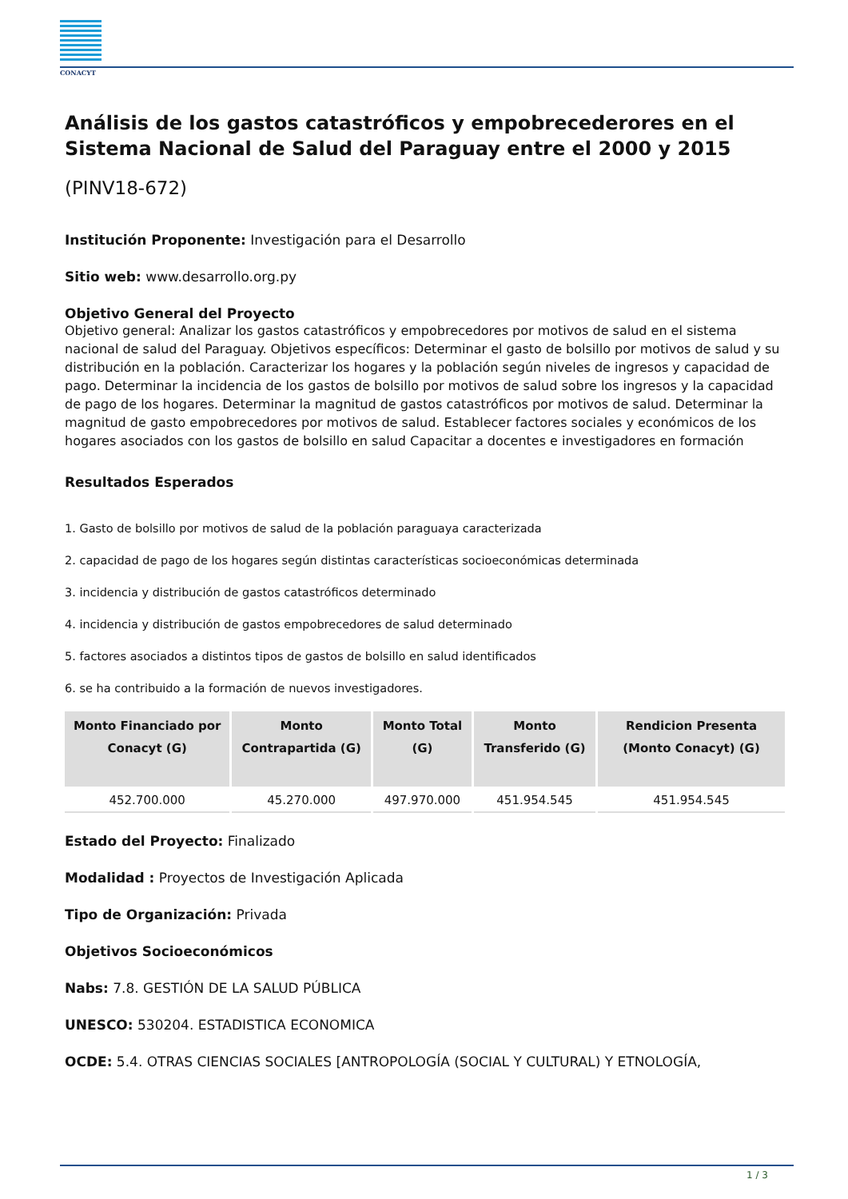CONACYT
Análisis de los gastos catastróficos y empobrecederores en el Sistema Nacional de Salud del Paraguay entre el 2000 y 2015
(PINV18-672)
Institución Proponente: Investigación para el Desarrollo
Sitio web: www.desarrollo.org.py
Objetivo General del Proyecto
Objetivo general: Analizar los gastos catastróficos y empobrecedores por motivos de salud en el sistema nacional de salud del Paraguay. Objetivos específicos: Determinar el gasto de bolsillo por motivos de salud y su distribución en la población. Caracterizar los hogares y la población según niveles de ingresos y capacidad de pago. Determinar la incidencia de los gastos de bolsillo por motivos de salud sobre los ingresos y la capacidad de pago de los hogares. Determinar la magnitud de gastos catastróficos por motivos de salud. Determinar la magnitud de gasto empobrecedores por motivos de salud. Establecer factores sociales y económicos de los hogares asociados con los gastos de bolsillo en salud Capacitar a docentes e investigadores en formación
Resultados Esperados
1. Gasto de bolsillo por motivos de salud de la población paraguaya caracterizada
2. capacidad de pago de los hogares según distintas características socioeconómicas determinada
3. incidencia y distribución de gastos catastróficos determinado
4. incidencia y distribución de gastos empobrecedores de salud determinado
5. factores asociados a distintos tipos de gastos de bolsillo en salud identificados
6. se ha contribuido a la formación de nuevos investigadores.
| Monto Financiado por Conacyt (G) | Monto Contrapartida (G) | Monto Total (G) | Monto Transferido (G) | Rendicion Presenta (Monto Conacyt) (G) |
| --- | --- | --- | --- | --- |
| 452.700.000 | 45.270.000 | 497.970.000 | 451.954.545 | 451.954.545 |
Estado del Proyecto: Finalizado
Modalidad : Proyectos de Investigación Aplicada
Tipo de Organización: Privada
Objetivos Socioeconómicos
Nabs: 7.8. GESTIÓN DE LA SALUD PÚBLICA
UNESCO: 530204. ESTADISTICA ECONOMICA
OCDE: 5.4. OTRAS CIENCIAS SOCIALES [ANTROPOLOGÍA (SOCIAL Y CULTURAL) Y ETNOLOGÍA,
1 / 3